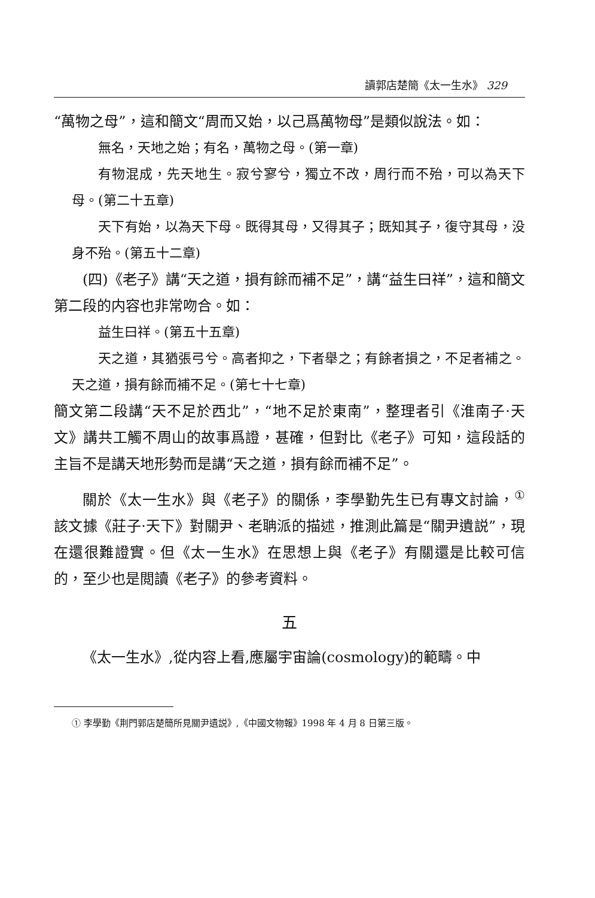讀郭店楚簡《太一生水》 329
“萬物之母”，這和簡文“周而又始，以己爲萬物母”是類似說法。如：
無名，天地之始；有名，萬物之母。(第一章)
有物混成，先天地生。寂兮寥兮，獨立不改，周行而不殆，可以為天下母。(第二十五章)
天下有始，以為天下母。既得其母，又得其子；既知其子，復守其母，没身不殆。(第五十二章)
(四)《老子》講“天之道，損有餘而補不足”，講“益生曰祥”，這和簡文第二段的内容也非常吻合。如：
益生曰祥。(第五十五章)
天之道，其猶張弓兮。高者抑之，下者舉之；有餘者損之，不足者補之。天之道，損有餘而補不足。(第七十七章)
簡文第二段講“天不足於西北”，“地不足於東南”，整理者引《淮南子·天文》講共工觸不周山的故事爲證，甚確，但對比《老子》可知，這段話的主旨不是講天地形勢而是講“天之道，損有餘而補不足”。
關於《太一生水》與《老子》的關係，李學勤先生已有專文討論，<sup>①</sup> 該文據《莊子·天下》對關尹、老聃派的描述，推測此篇是“關尹遺説”，現在還很難證實。但《太一生水》在思想上與《老子》有關還是比較可信的，至少也是閲讀《老子》的參考資料。
五
《太一生水》,從内容上看,應屬宇宙論(cosmology)的範疇。中
① 李學勤《荆門郭店楚簡所見關尹遺説》,《中國文物報》1998 年 4 月 8 日第三版。